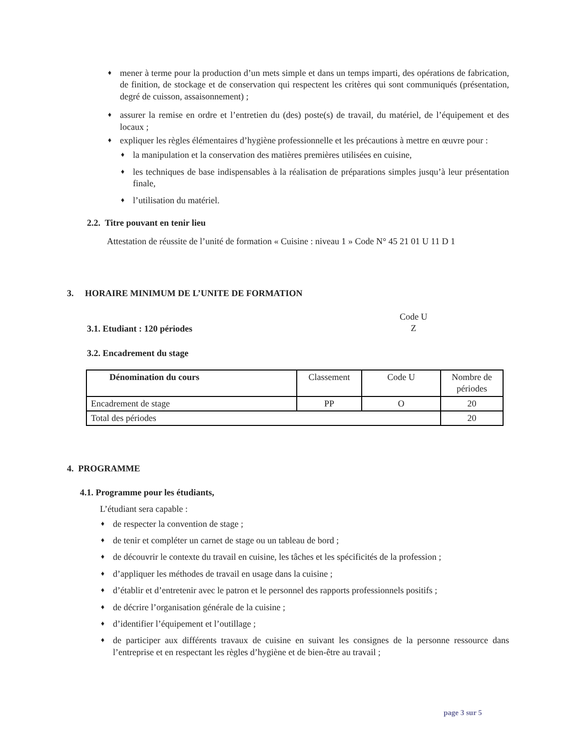♦ mener à terme pour la production d’un mets simple et dans un temps imparti, des opérations de fabrication, de finition, de stockage et de conservation qui respectent les critères qui sont communiqués (présentation, degré de cuisson, assaisonnement) ;
♦ assurer la remise en ordre et l’entretien du (des) poste(s) de travail, du matériel, de l’équipement et des locaux ;
♦ expliquer les règles élémentaires d’hygiène professionnelle et les précautions à mettre en œuvre pour :
♦ la manipulation et la conservation des matières premières utilisées en cuisine,
♦ les techniques de base indispensables à la réalisation de préparations simples jusqu’à leur présentation finale,
♦ l’utilisation du matériel.
2.2. Titre pouvant en tenir lieu
Attestation de réussite de l’unité de formation « Cuisine : niveau 1 » Code N° 45 21 01 U 11 D 1
3. HORAIRE MINIMUM DE L’UNITE DE FORMATION
3.1. Etudiant : 120 périodes
Code U
Z
3.2. Encadrement du stage
| Dénomination du cours | Classement | Code U | Nombre de périodes |
| --- | --- | --- | --- |
| Encadrement de stage | PP | O | 20 |
| Total des périodes | | | 20 |
4. PROGRAMME
4.1. Programme pour les étudiants,
L’étudiant sera capable :
♦ de respecter la convention de stage ;
♦ de tenir et compléter un carnet de stage ou un tableau de bord ;
♦ de découvrir le contexte du travail en cuisine, les tâches et les spécificités de la profession ;
♦ d’appliquer les méthodes de travail en usage dans la cuisine ;
♦ d’établir et d’entretenir avec le patron et le personnel des rapports professionnels positifs ;
♦ de décrire l’organisation générale de la cuisine ;
♦ d’identifier l’équipement et l’outillage ;
♦ de participer aux différents travaux de cuisine en suivant les consignes de la personne ressource dans l’entreprise et en respectant les règles d’hygiène et de bien-être au travail ;
page 3 sur 5